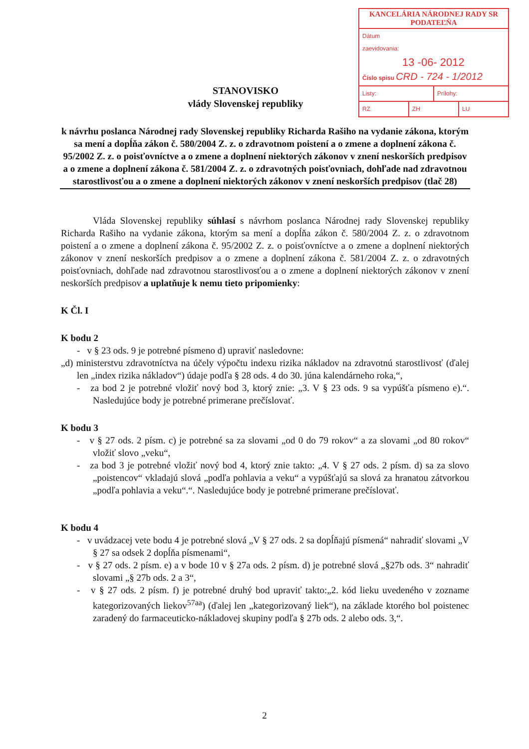KANCELÁRIA NÁRODNEJ RADY SR
PODATEĽŇA
Dátum
zaevidovania:
13 -06- 2012
Číslo spisu CRD - 724 - 1/2012
Listy: Prílohy:
RZ ZH LU
STANOVISKO
vlády Slovenskej republiky
k návrhu poslanca Národnej rady Slovenskej republiky Richarda Rašiho na vydanie zákona, ktorým sa mení a dopĺňa zákon č. 580/2004 Z. z. o zdravotnom poistení a o zmene a doplnení zákona č. 95/2002 Z. z. o poisťovníctve a o zmene a doplnení niektorých zákonov v znení neskorších predpisov a o zmene a doplnení zákona č. 581/2004 Z. z. o zdravotných poisťovniach, dohľade nad zdravotnou starostlivosťou a o zmene a doplnení niektorých zákonov v znení neskorších predpisov (tlač 28)
Vláda Slovenskej republiky súhlasí s návrhom poslanca Národnej rady Slovenskej republiky Richarda Rašiho na vydanie zákona, ktorým sa mení a dopĺňa zákon č. 580/2004 Z. z. o zdravotnom poistení a o zmene a doplnení zákona č. 95/2002 Z. z. o poisťovníctve a o zmene a doplnení niektorých zákonov v znení neskorších predpisov a o zmene a doplnení zákona č. 581/2004 Z. z. o zdravotných poisťovniach, dohľade nad zdravotnou starostlivosťou a o zmene a doplnení niektorých zákonov v znení neskorších predpisov a uplatňuje k nemu tieto pripomienky:
K Čl. I
K bodu 2
- v § 23 ods. 9 je potrebné písmeno d) upraviť nasledovne:
„d) ministerstvu zdravotníctva na účely výpočtu indexu rizika nákladov na zdravotnú starostlivosť (ďalej len „index rizika nákladov“) údaje podľa § 28 ods. 4 do 30. júna kalendárneho roka,“,
- za bod 2 je potrebné vložiť nový bod 3, ktorý znie: „3. V § 23 ods. 9 sa vypúšťa písmeno e).“. Nasledujúce body je potrebné primerane prečíslovať.
K bodu 3
- v § 27 ods. 2 písm. c) je potrebné sa za slovami „od 0 do 79 rokov“ a za slovami „od 80 rokov“ vložiť slovo „veku“,
- za bod 3 je potrebné vložiť nový bod 4, ktorý znie takto: „4. V § 27 ods. 2 písm. d) sa za slovo „poistencov“ vkladajú slová „podľa pohlavia a veku“ a vypúšťajú sa slová za hranatou zátvorkou „podľa pohlavia a veku“.“. Nasledujúce body je potrebné primerane prečíslovať.
K bodu 4
- v uvádzacej vete bodu 4 je potrebné slová „V § 27 ods. 2 sa dopĺňajú písmená“ nahradiť slovami „V § 27 sa odsek 2 dopĺňa písmenami“,
- v § 27 ods. 2 písm. e) a v bode 10 v § 27a ods. 2 písm. d) je potrebné slová „§27b ods. 3“ nahradiť slovami „§ 27b ods. 2 a 3“,
- v § 27 ods. 2 písm. f) je potrebné druhý bod upraviť takto:„2. kód lieku uvedeného v zozname kategorizovaných liekov<sup>57aa</sup>) (ďalej len „kategorizovaný liek“), na základe ktorého bol poistenec zaradený do farmaceuticko-nákladovej skupiny podľa § 27b ods. 2 alebo ods. 3,“.
2